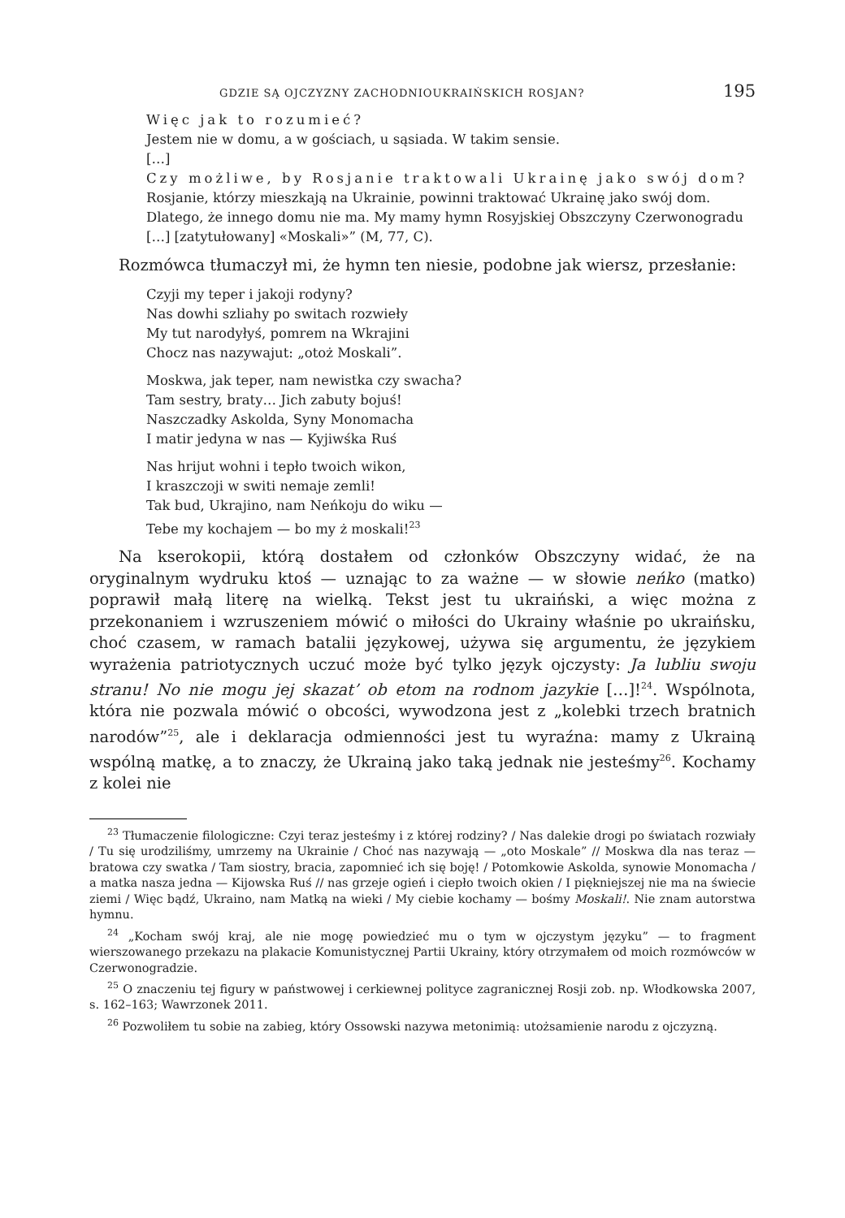GDZIE SĄ OJCZYZNY ZACHODNIOUKRAIŃSKICH ROSJAN? 195
Więc jak to rozumieć?
Jestem nie w domu, a w gościach, u sąsiada. W takim sensie.
[…]
Czy możliwe, by Rosjanie traktowali Ukrainę jako swój dom?
Rosjanie, którzy mieszkają na Ukrainie, powinni traktować Ukrainę jako swój dom. Dlatego, że innego domu nie ma. My mamy hymn Rosyjskiej Obszczyny Czerwonogradu […] [zatytułowany] «Moskali»” (M, 77, C).
Rozmówca tłumaczył mi, że hymn ten niesie, podobne jak wiersz, przesłanie:
Czyji my teper i jakoji rodyny?
Nas dowhi szliahy po switach rozwieły
My tut narodyłyś, pomrem na Wkrajini
Chocz nas nazywajut: „otoż Moskali”.
Moskwa, jak teper, nam newistka czy swacha?
Tam sestry, braty… Jich zabuty bojuś!
Naszczadky Askolda, Syny Monomacha
I matir jedyna w nas — Kyjiwśka Ruś
Nas hrijut wohni i tepło twoich wikon,
I kraszczoji w switi nemaje zemli!
Tak bud, Ukrajino, nam Neńkoju do wiku —
Tebe my kochajem — bo my ż moskali!<sup>23</sup>
Na kserokopii, którą dostałem od członków Obszczyny widać, że na oryginalnym wydruku ktoś — uznając to za ważne — w słowie neńko (matko) poprawił małą literę na wielką. Tekst jest tu ukraiński, a więc można z przekonaniem i wzruszeniem mówić o miłości do Ukrainy właśnie po ukraińsku, choć czasem, w ramach batalii językowej, używa się argumentu, że językiem wyrażenia patriotycznych uczuć może być tylko język ojczysty: Ja lubliu swoju stranu! No nie mogu jej skazat’ ob etom na rodnom jazykie […]!<sup>24</sup>. Wspólnota, która nie pozwala mówić o obcości, wywodzona jest z „kolebki trzech bratnich narodów”<sup>25</sup>, ale i deklaracja odmienności jest tu wyraźna: mamy z Ukrainą wspólną matkę, a to znaczy, że Ukrainą jako taką jednak nie jesteśmy<sup>26</sup>. Kochamy z kolei nie
<sup>23</sup> Tłumaczenie filologiczne: Czyi teraz jesteśmy i z której rodziny? / Nas dalekie drogi po światach rozwiały / Tu się urodziliśmy, umrzemy na Ukrainie / Choć nas nazywają — „oto Moskale” // Moskwa dla nas teraz — bratowa czy swatka / Tam siostry, bracia, zapomnieć ich się boję! / Potomkowie Askolda, synowie Monomacha / a matka nasza jedna — Kijowska Ruś // nas grzeje ogień i ciepło twoich okien / I piękniejszej nie ma na świecie ziemi / Więc bądź, Ukraino, nam Matką na wieki / My ciebie kochamy — bośmy Moskali!. Nie znam autorstwa hymnu.
<sup>24</sup> „Kocham swój kraj, ale nie mogę powiedzieć mu o tym w ojczystym języku” — to fragment wierszowanego przekazu na plakacie Komunistycznej Partii Ukrainy, który otrzymałem od moich rozmówców w Czerwonogradzie.
<sup>25</sup> O znaczeniu tej figury w państwowej i cerkiewnej polityce zagranicznej Rosji zob. np. Włodkowska 2007, s. 162–163; Wawrzonek 2011.
<sup>26</sup> Pozwoliłem tu sobie na zabieg, który Ossowski nazywa metonimią: utożsamienie narodu z ojczyzną.